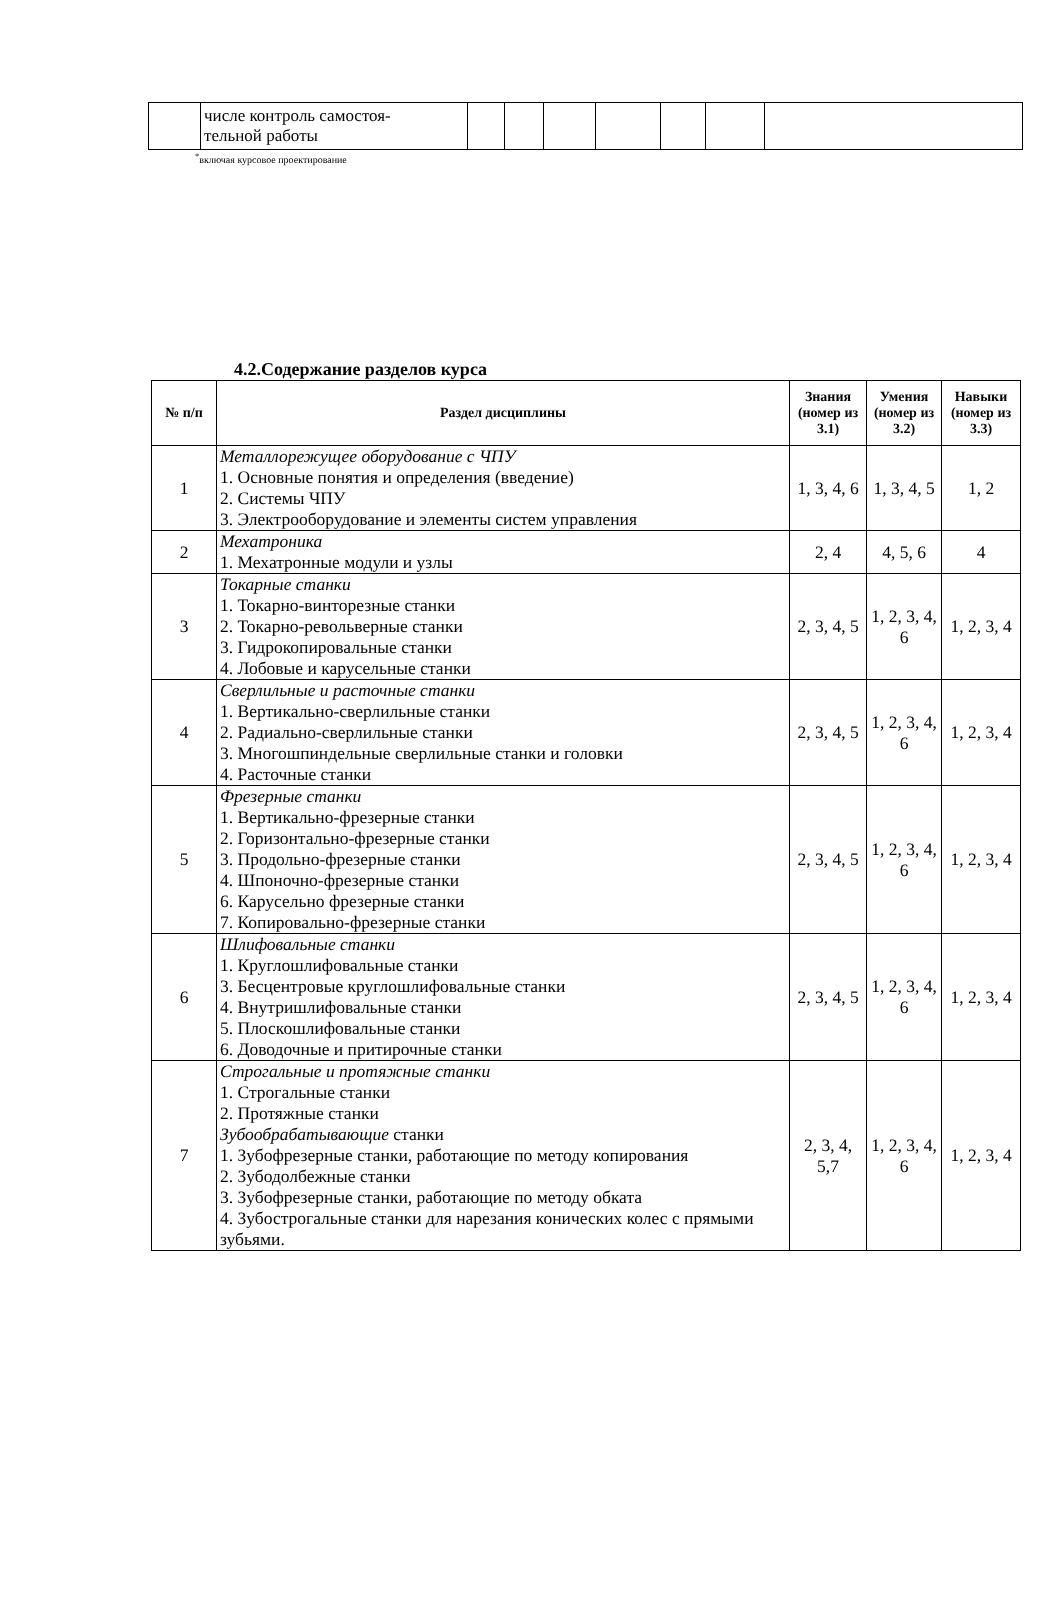| | числе контроль самостоя- тельной работы | | | | | | | |
<sup>*</sup> включая курсовое проектирование
4.2.Содержание разделов курса
| № п/п | Раздел дисциплины | Знания (номер из 3.1) | Умения (номер из 3.2) | Навыки (номер из 3.3) |
| --- | --- | --- | --- | --- |
| 1 | Металлорежущее оборудование с ЧПУ 1. Основные понятия и определения (введение) 2. Системы ЧПУ 3. Электрооборудование и элементы систем управления | 1, 3, 4, 6 | 1, 3, 4, 5 | 1, 2 |
| 2 | Мехатроника 1. Мехатронные модули и узлы | 2, 4 | 4, 5, 6 | 4 |
| 3 | Токарные станки 1. Токарно-винторезные станки 2. Токарно-револьверные станки 3. Гидрокопировальные станки 4. Лобовые и карусельные станки | 2, 3, 4, 5 | 1, 2, 3, 4, 6 | 1, 2, 3, 4 |
| 4 | Сверлильные и расточные станки 1. Вертикально-сверлильные станки 2. Радиально-сверлильные станки 3. Многошпиндельные сверлильные станки и головки 4. Расточные станки | 2, 3, 4, 5 | 1, 2, 3, 4, 6 | 1, 2, 3, 4 |
| 5 | Фрезерные станки 1. Вертикально-фрезерные станки 2. Горизонтально-фрезерные станки 3. Продольно-фрезерные станки 4. Шпоночно-фрезерные станки 6. Карусельно фрезерные станки 7. Копировально-фрезерные станки | 2, 3, 4, 5 | 1, 2, 3, 4, 6 | 1, 2, 3, 4 |
| 6 | Шлифовальные станки 1. Круглошлифовальные станки 3. Бесцентровые круглошлифовальные станки 4. Внутришлифовальные станки 5. Плоскошлифовальные станки 6. Доводочные и притирочные станки | 2, 3, 4, 5 | 1, 2, 3, 4, 6 | 1, 2, 3, 4 |
| 7 | Строгальные и протяжные станки 1. Строгальные станки 2. Протяжные станки Зубообрабатывающие станки 1. Зубофрезерные станки, работающие по методу копирования 2. Зубодолбежные станки 3. Зубофрезерные станки, работающие по методу обката 4. Зубострогальные станки для нарезания конических колес с прямыми зубьями. | 2, 3, 4, 5,7 | 1, 2, 3, 4, 6 | 1, 2, 3, 4 |